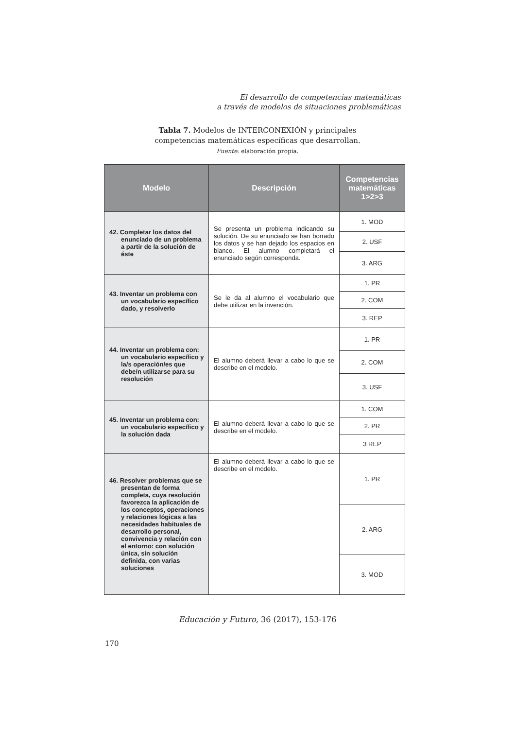El desarrollo de competencias matemáticas
a través de modelos de situaciones problemáticas
Tabla 7. Modelos de INTERCONEXIÓN y principales
competencias matemáticas específicas que desarrollan.
Fuente: elaboración propia.
| Modelo | Descripción | Competencias matemáticas 1>2>3 |
| --- | --- | --- |
| 42. Completar los datos del enunciado de un problema a partir de la solución de éste | Se presenta un problema indicando su solución. De su enunciado se han borrado los datos y se han dejado los espacios en blanco. El alumno completará el enunciado según corresponda. | 1. MOD |
| | | 2. USF |
| | | 3. ARG |
| 43. Inventar un problema con un vocabulario específico dado, y resolverlo | Se le da al alumno el vocabulario que debe utilizar en la invención. | 1. PR |
| | | 2. COM |
| | | 3. REP |
| 44. Inventar un problema con: un vocabulario específico y la/s operación/es que debe/n utilizarse para su resolución | El alumno deberá llevar a cabo lo que se describe en el modelo. | 1. PR |
| | | 2. COM |
| | | 3. USF |
| 45. Inventar un problema con: un vocabulario específico y la solución dada | El alumno deberá llevar a cabo lo que se describe en el modelo. | 1. COM |
| | | 2. PR |
| | | 3 REP |
| 46. Resolver problemas que se presentan de forma completa, cuya resolución favorezca la aplicación de los conceptos, operaciones y relaciones lógicas a las necesidades habituales de desarrollo personal, convivencia y relación con el entorno: con solución única, sin solución definida, con varias soluciones | El alumno deberá llevar a cabo lo que se describe en el modelo. | 1. PR |
| | | 2. ARG |
| | | 3. MOD |
Educación y Futuro, 36 (2017), 153-176
170